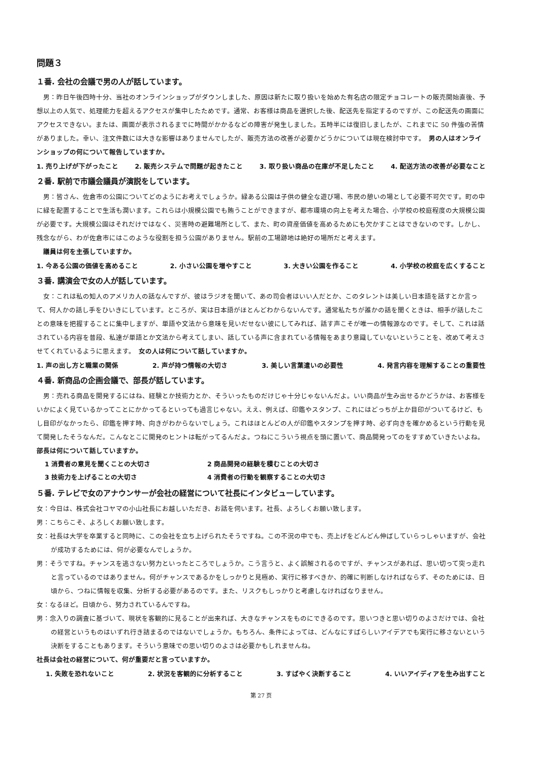問題３
１番. 会社の会議で男の人が話しています。
男：昨日午後四時十分、当社のオンラインショップがダウンしました、原因は新たに取り扱いを始めた有名店の限定チョコレートの販売開始直後、予想以上の人気で、処理能力を超えるアクセスが集中したためです。通常、お客様は商品を選択した後、配送先を指定するのですが、この配送先の画面にアクセスできない。または、画面が表示されるまでに時間がかかるなどの障害が発生しました。五時半には復旧しましたが、これまでに 50 件強の苦情がありました。幸い、注文件数には大きな影響はありませんでしたが、販売方法の改善が必要かどうかについては現在検討中です。　男の人はオンラインショップの何について報告していますか。
1. 売り上げが下がったこと 2. 販売システムで問題が起きたこと 3. 取り扱い商品の在庫が不足したこと 4. 配送方法の改善が必要なこと
２番. 駅前で市議会議員が演説をしています。
男：皆さん、佐倉市の公園についてどのようにお考えでしょうか。緑ある公園は子供の健全な遊び場、市民の憩いの場として必要不可欠です。町の中に緑を配置することで生活も潤います。これらは小規模公園でも賄うことができますが、都市環境の向上を考えた場合、小学校の校庭程度の大規模公園が必要です。大規模公園はそれだけではなく、災害時の避難場所として、また、町の資産価値を高めるためにも欠かすことはできないのです。しかし、残念ながら、わが佐倉市にはこのような役割を担う公園がありません。駅前の工場跡地は絶好の場所だと考えます。
議員は何を主張していますか。
1. 今ある公園の価値を高めること 2. 小さい公園を増やすこと 3. 大きい公園を作ること 4. 小学校の校庭を広くすること
３番. 講演会で女の人が話しています。
女：これは私の知人のアメリカ人の話なんですが、彼はラジオを聞いて、あの司会者はいい人だとか、このタレントは美しい日本語を話すとか言って、何人かの話し手をひいきにしています。ところが、実は日本語がほとんどわからないんです。通常私たちが誰かの話を聞くときは、相手が話したことの意味を把握することに集中しますが、単語や文法から意味を見いだせない彼にしてみれば、話す声こそが唯一の情報源なのです。そして、これは話されている内容を普段、私達が単語とか文法から考えてしまい、話している声に含まれている情報をあまり意識していないということを、改めて考えさせてくれているように思えます。　女の人は何について話していますか。
1. 声の出し方と職業の関係 2. 声が持つ情報の大切さ 3. 美しい言葉遣いの必要性 4. 発言内容を理解することの重要性
４番. 新商品の企画会議で、部長が話しています。
男：売れる商品を開発するにはね、経験とか技術力とか、そういったものだけじゃ十分じゃないんだよ。いい商品が生み出せるかどうかは、お客様をいかによく見ているかってことにかかってるといっても過言じゃない。ええ、例えば、印鑑やスタンプ、これにはどっちが上か目印がついてるけど、もし目印がなかったら、印鑑を押す時、向きがわからないでしょう。これはほとんどの人が印鑑やスタンプを押す時、必ず向きを確かめるという行動を見て開発したそうなんだ。こんなとこに開発のヒントは転がってるんだよ。つねにこういう視点を頭に置いて、商品開発ってのをすすめていきたいよね。　部長は何について話していますか。
1 消費者の意見を聞くことの大切さ 2 商品開発の経験を積むことの大切さ 3 技術力を上げることの大切さ 4 消費者の行動を観察することの大切さ
５番. テレビで女のアナウンサーが会社の経営について社長にインタビューしています。
女：今日は、株式会社コヤマの小山社長にお越しいただき、お話を伺います。社長、よろしくお願い致します。
男：こちらこそ、よろしくお願い致します。
女：社長は大学を卒業すると同時に、この会社を立ち上げられたそうですね。この不況の中でも、売上げをどんどん伸ばしていらっしゃいますが、会社が成功するためには、何が必要なんでしょうか。
男：そうですね。チャンスを逃さない努力といったところでしょうか。こう言うと、よく誤解されるのですが、チャンスがあれば、思い切って突っ走れと言っているのではありません。何がチャンスであるかをしっかりと見極め、実行に移すべきか、的確に判断しなければならず、そのためには、日頃から、つねに情報を収集、分析する必要があるのです。また、リスクもしっかりと考慮しなければなりません。
女：なるほど。日頃から、努力されているんですね。
男：念入りの調査に基づいて、現状を客観的に見ることが出来れば、大きなチャンスをものにできるのです。思いつきと思い切りのよさだけでは、会社の経営というものはいずれ行き詰まるのではないでしょうか。もちろん、条件によっては、どんなにすばらしいアイデアでも実行に移さないという決断をすることもあります。そういう意味での思い切りのよさは必要かもしれませんね。
社長は会社の経営について、何が重要だと言っていますか。
1. 失敗を恐れないこと 2. 状況を客観的に分析すること 3. すばやく決断すること 4. いいアイディアを生み出すこと
第 27 页